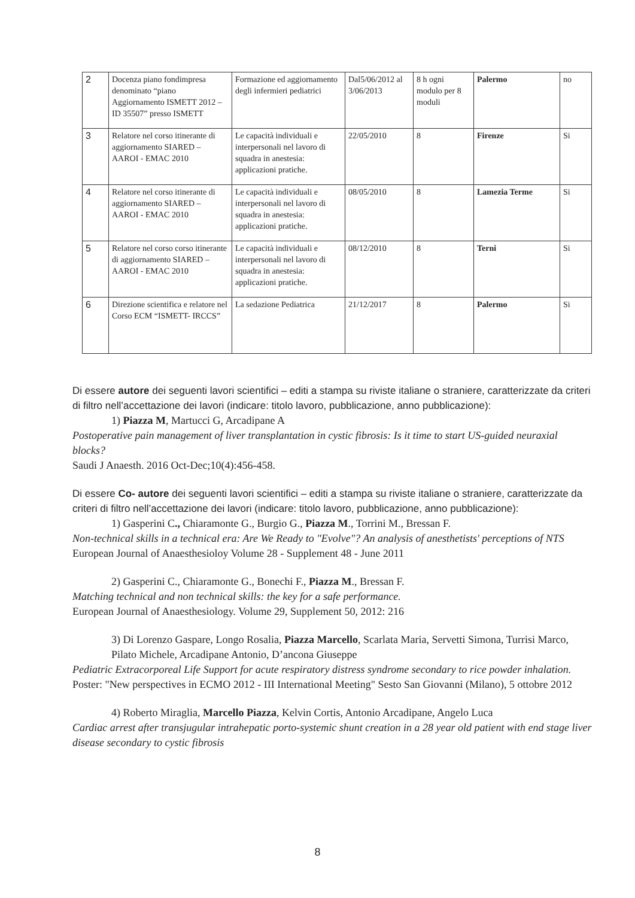| 2 | Docenza piano fondimpresa denominato “piano Aggiornamento ISMETT 2012 – ID 35507” presso ISMETT | Formazione ed aggiornamento degli infermieri pediatrici | Dal5/06/2012 al 3/06/2013 | 8 h ogni modulo per 8 moduli | Palermo | no |
| 3 | Relatore nel corso itinerante di aggiornamento SIARED – AAROI - EMAC 2010 | Le capacità individuali e interpersonali nel lavoro di squadra in anestesia: applicazioni pratiche. | 22/05/2010 | 8 | Firenze | Si |
| 4 | Relatore nel corso itinerante di aggiornamento SIARED – AAROI - EMAC 2010 | Le capacità individuali e interpersonali nel lavoro di squadra in anestesia: applicazioni pratiche. | 08/05/2010 | 8 | Lamezia Terme | Si |
| 5 | Relatore nel corso corso itinerante di aggiornamento SIARED – AAROI - EMAC 2010 | Le capacità individuali e interpersonali nel lavoro di squadra in anestesia: applicazioni pratiche. | 08/12/2010 | 8 | Terni | Si |
| 6 | Direzione scientifica e relatore nel Corso ECM “ISMETT- IRCCS” | La sedazione Pediatrica | 21/12/2017 | 8 | Palermo | Si |
Di essere autore dei seguenti lavori scientifici – editi a stampa su riviste italiane o straniere, caratterizzate da criteri di filtro nell’accettazione dei lavori (indicare: titolo lavoro, pubblicazione, anno pubblicazione):
1) Piazza M, Martucci G, Arcadipane A
Postoperative pain management of liver transplantation in cystic fibrosis: Is it time to start US-guided neuraxial blocks?
Saudi J Anaesth. 2016 Oct-Dec;10(4):456-458.
Di essere Co- autore dei seguenti lavori scientifici – editi a stampa su riviste italiane o straniere, caratterizzate da criteri di filtro nell’accettazione dei lavori (indicare: titolo lavoro, pubblicazione, anno pubblicazione):
1) Gasperini C., Chiaramonte G., Burgio G., Piazza M., Torrini M., Bressan F.
Non-technical skills in a technical era: Are We Ready to "Evolve"? An analysis of anesthetists' perceptions of NTS
European Journal of Anaesthesioloy Volume 28 - Supplement 48 - June 2011
2) Gasperini C., Chiaramonte G., Bonechi F., Piazza M., Bressan F.
Matching technical and non technical skills: the key for a safe performance.
European Journal of Anaesthesiology. Volume 29, Supplement 50, 2012: 216
3) Di Lorenzo Gaspare, Longo Rosalia, Piazza Marcello, Scarlata Maria, Servetti Simona, Turrisi Marco, Pilato Michele, Arcadipane Antonio, D’ancona Giuseppe
Pediatric Extracorporeal Life Support for acute respiratory distress syndrome secondary to rice powder inhalation.
Poster: "New perspectives in ECMO 2012 - III International Meeting" Sesto San Giovanni (Milano), 5 ottobre 2012
4) Roberto Miraglia, Marcello Piazza, Kelvin Cortis, Antonio Arcadipane, Angelo Luca
Cardiac arrest after transjugular intrahepatic porto-systemic shunt creation in a 28 year old patient with end stage liver disease secondary to cystic fibrosis
8